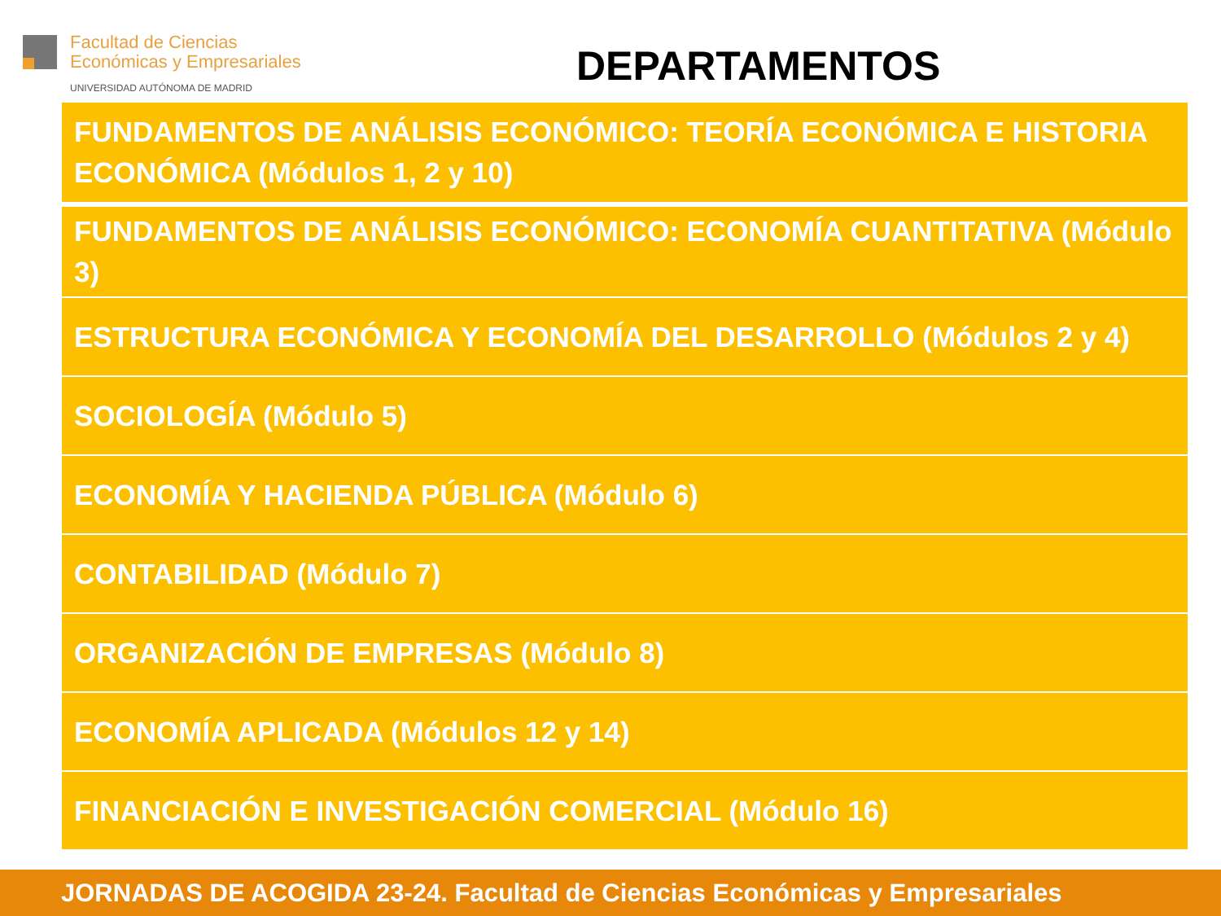Facultad de Ciencias
Económicas y Empresariales
UNIVERSIDAD AUTÓNOMA DE MADRID
DEPARTAMENTOS
FUNDAMENTOS DE ANÁLISIS ECONÓMICO: TEORÍA ECONÓMICA E HISTORIA ECONÓMICA (Módulos 1, 2 y 10)
FUNDAMENTOS DE ANÁLISIS ECONÓMICO: ECONOMÍA CUANTITATIVA (Módulo 3)
ESTRUCTURA ECONÓMICA Y ECONOMÍA DEL DESARROLLO (Módulos 2 y 4)
SOCIOLOGÍA (Módulo 5)
ECONOMÍA Y HACIENDA PÚBLICA (Módulo 6)
CONTABILIDAD (Módulo 7)
ORGANIZACIÓN DE EMPRESAS (Módulo 8)
ECONOMÍA APLICADA (Módulos 12 y 14)
FINANCIACIÓN E INVESTIGACIÓN COMERCIAL (Módulo 16)
JORNADAS DE ACOGIDA 23-24. Facultad de Ciencias Económicas y Empresariales